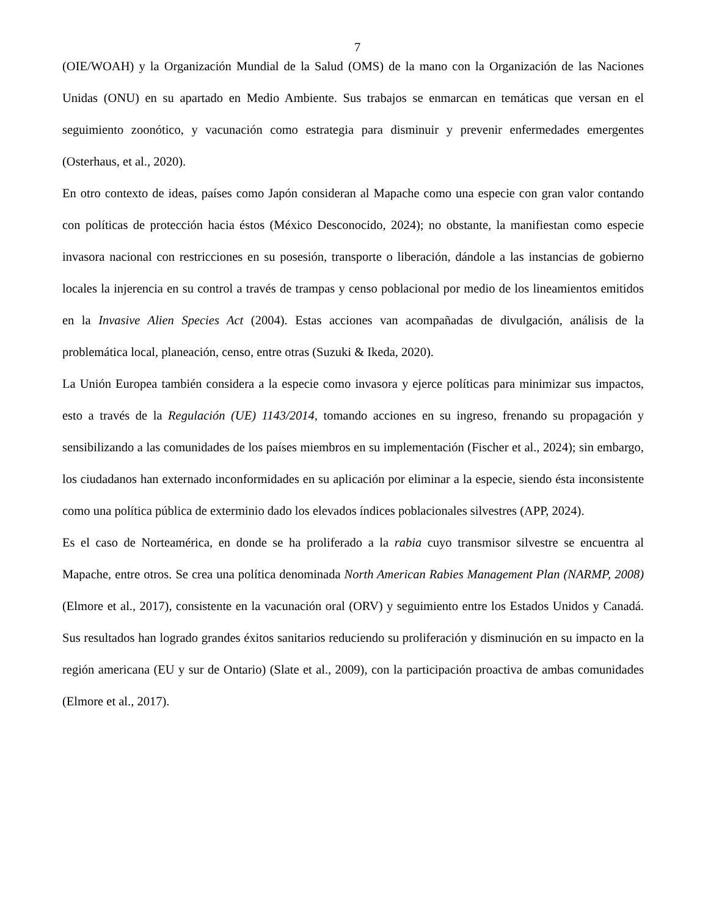7
(OIE/WOAH) y la Organización Mundial de la Salud (OMS) de la mano con la Organización de las Naciones Unidas (ONU) en su apartado en Medio Ambiente. Sus trabajos se enmarcan en temáticas que versan en el seguimiento zoonótico, y vacunación como estrategia para disminuir y prevenir enfermedades emergentes (Osterhaus, et al., 2020).
En otro contexto de ideas, países como Japón consideran al Mapache como una especie con gran valor contando con políticas de protección hacia éstos (México Desconocido, 2024); no obstante, la manifiestan como especie invasora nacional con restricciones en su posesión, transporte o liberación, dándole a las instancias de gobierno locales la injerencia en su control a través de trampas y censo poblacional por medio de los lineamientos emitidos en la Invasive Alien Species Act (2004). Estas acciones van acompañadas de divulgación, análisis de la problemática local, planeación, censo, entre otras (Suzuki & Ikeda, 2020).
La Unión Europea también considera a la especie como invasora y ejerce políticas para minimizar sus impactos, esto a través de la Regulación (UE) 1143/2014, tomando acciones en su ingreso, frenando su propagación y sensibilizando a las comunidades de los países miembros en su implementación (Fischer et al., 2024); sin embargo, los ciudadanos han externado inconformidades en su aplicación por eliminar a la especie, siendo ésta inconsistente como una política pública de exterminio dado los elevados índices poblacionales silvestres (APP, 2024).
Es el caso de Norteamérica, en donde se ha proliferado a la rabia cuyo transmisor silvestre se encuentra al Mapache, entre otros. Se crea una política denominada North American Rabies Management Plan (NARMP, 2008) (Elmore et al., 2017), consistente en la vacunación oral (ORV) y seguimiento entre los Estados Unidos y Canadá. Sus resultados han logrado grandes éxitos sanitarios reduciendo su proliferación y disminución en su impacto en la región americana (EU y sur de Ontario) (Slate et al., 2009), con la participación proactiva de ambas comunidades (Elmore et al., 2017).